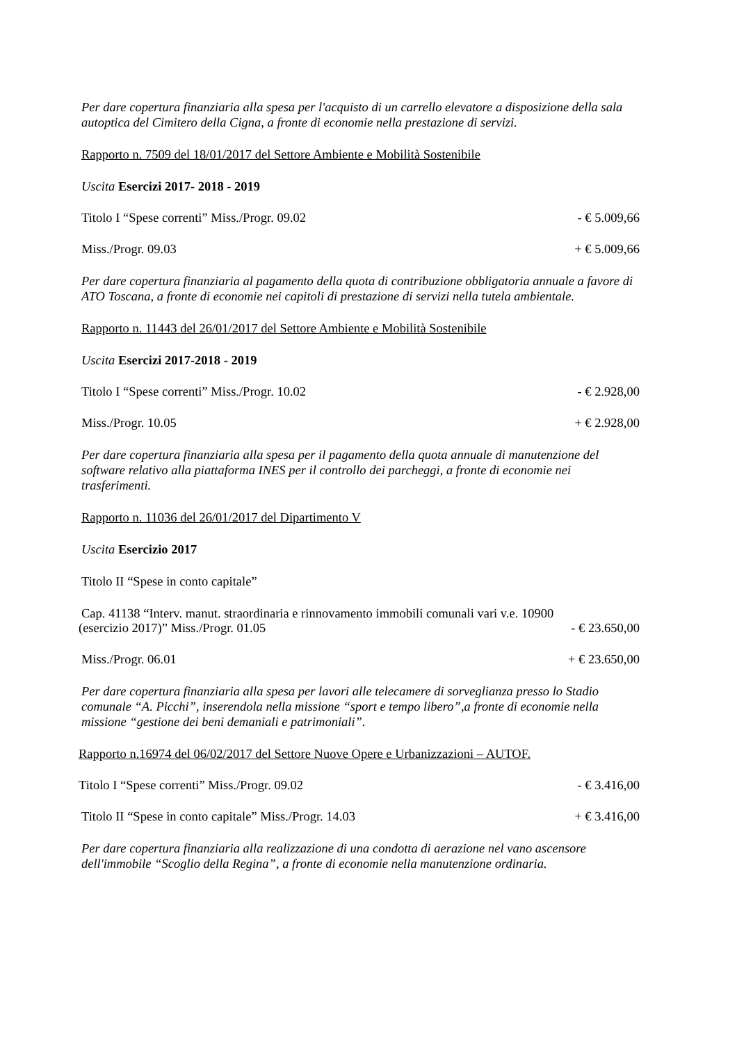Per dare copertura finanziaria alla spesa per l'acquisto di un carrello elevatore a disposizione della sala autoptica del Cimitero della Cigna, a fronte di economie nella prestazione di servizi.
Rapporto n. 7509 del 18/01/2017 del Settore Ambiente e Mobilità Sostenibile
Uscita Esercizi 2017- 2018 - 2019
Titolo I “Spese correnti” Miss./Progr. 09.02 - € 5.009,66
Miss./Progr. 09.03 + € 5.009,66
Per dare copertura finanziaria al pagamento della quota di contribuzione obbligatoria annuale a favore di ATO Toscana, a fronte di economie nei capitoli di prestazione di servizi nella tutela ambientale.
Rapporto n. 11443 del 26/01/2017 del Settore Ambiente e Mobilità Sostenibile
Uscita Esercizi 2017-2018 - 2019
Titolo I “Spese correnti” Miss./Progr. 10.02 - € 2.928,00
Miss./Progr. 10.05 + € 2.928,00
Per dare copertura finanziaria alla spesa per il pagamento della quota annuale di manutenzione del software relativo alla piattaforma INES per il controllo dei parcheggi, a fronte di economie nei trasferimenti.
Rapporto n. 11036 del 26/01/2017 del Dipartimento V
Uscita Esercizio 2017
Titolo II “Spese in conto capitale”
Cap. 41138 “Interv. manut. straordinaria e rinnovamento immobili comunali vari v.e. 10900
(esercizio 2017)” Miss./Progr. 01.05 - € 23.650,00
Miss./Progr. 06.01 + € 23.650,00
Per dare copertura finanziaria alla spesa per lavori alle telecamere di sorveglianza presso lo Stadio comunale “A. Picchi”, inserendola nella missione “sport e tempo libero”,a fronte di economie nella missione “gestione dei beni demaniali e patrimoniali”.
Rapporto n.16974 del 06/02/2017 del Settore Nuove Opere e Urbanizzazioni – AUTOF.
Titolo I “Spese correnti” Miss./Progr. 09.02 - € 3.416,00
Titolo II “Spese in conto capitale” Miss./Progr. 14.03 + € 3.416,00
Per dare copertura finanziaria alla realizzazione di una condotta di aerazione nel vano ascensore dell'immobile “Scoglio della Regina”, a fronte di economie nella manutenzione ordinaria.